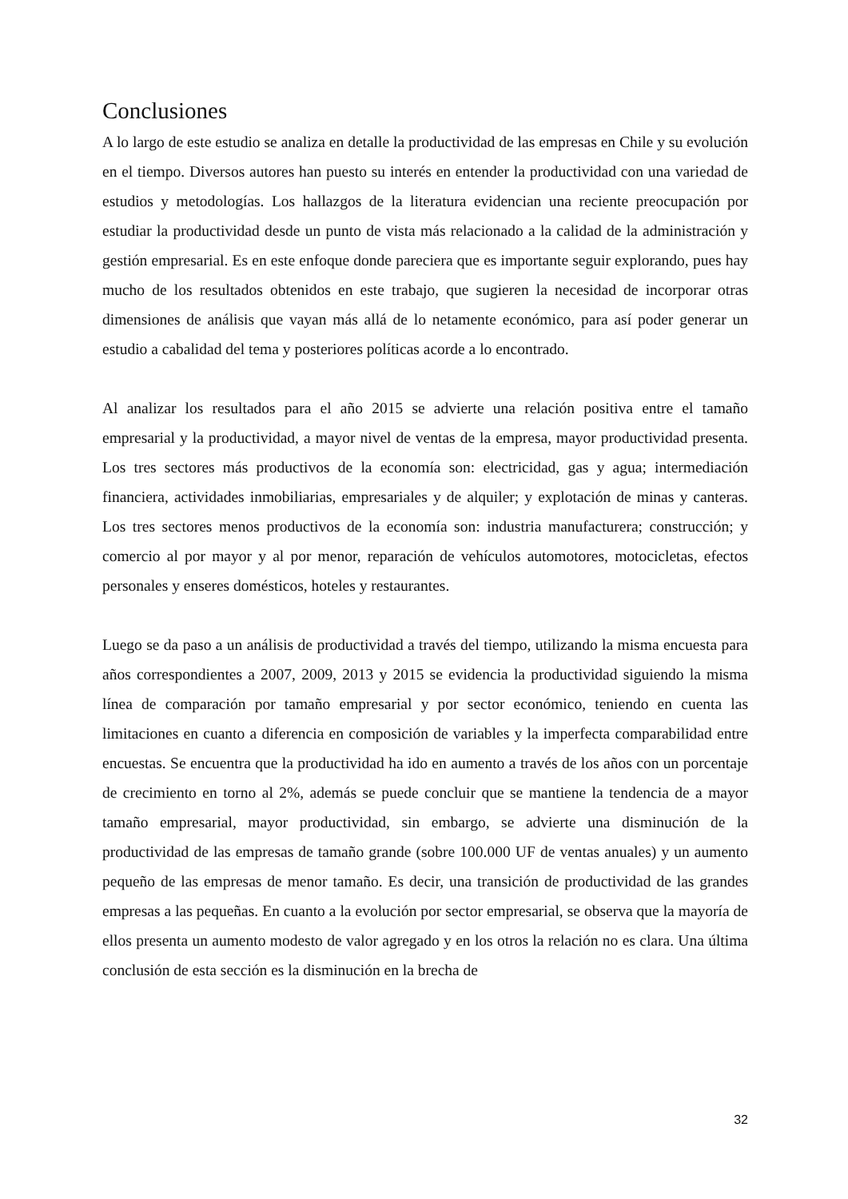Conclusiones
A lo largo de este estudio se analiza en detalle la productividad de las empresas en Chile y su evolución en el tiempo. Diversos autores han puesto su interés en entender la productividad con una variedad de estudios y metodologías. Los hallazgos de la literatura evidencian una reciente preocupación por estudiar la productividad desde un punto de vista más relacionado a la calidad de la administración y gestión empresarial. Es en este enfoque donde pareciera que es importante seguir explorando, pues hay mucho de los resultados obtenidos en este trabajo, que sugieren la necesidad de incorporar otras dimensiones de análisis que vayan más allá de lo netamente económico, para así poder generar un estudio a cabalidad del tema y posteriores políticas acorde a lo encontrado.
Al analizar los resultados para el año 2015 se advierte una relación positiva entre el tamaño empresarial y la productividad, a mayor nivel de ventas de la empresa, mayor productividad presenta. Los tres sectores más productivos de la economía son: electricidad, gas y agua; intermediación financiera, actividades inmobiliarias, empresariales y de alquiler; y explotación de minas y canteras. Los tres sectores menos productivos de la economía son: industria manufacturera; construcción; y comercio al por mayor y al por menor, reparación de vehículos automotores, motocicletas, efectos personales y enseres domésticos, hoteles y restaurantes.
Luego se da paso a un análisis de productividad a través del tiempo, utilizando la misma encuesta para años correspondientes a 2007, 2009, 2013 y 2015 se evidencia la productividad siguiendo la misma línea de comparación por tamaño empresarial y por sector económico, teniendo en cuenta las limitaciones en cuanto a diferencia en composición de variables y la imperfecta comparabilidad entre encuestas. Se encuentra que la productividad ha ido en aumento a través de los años con un porcentaje de crecimiento en torno al 2%, además se puede concluir que se mantiene la tendencia de a mayor tamaño empresarial, mayor productividad, sin embargo, se advierte una disminución de la productividad de las empresas de tamaño grande (sobre 100.000 UF de ventas anuales) y un aumento pequeño de las empresas de menor tamaño. Es decir, una transición de productividad de las grandes empresas a las pequeñas. En cuanto a la evolución por sector empresarial, se observa que la mayoría de ellos presenta un aumento modesto de valor agregado y en los otros la relación no es clara. Una última conclusión de esta sección es la disminución en la brecha de
32